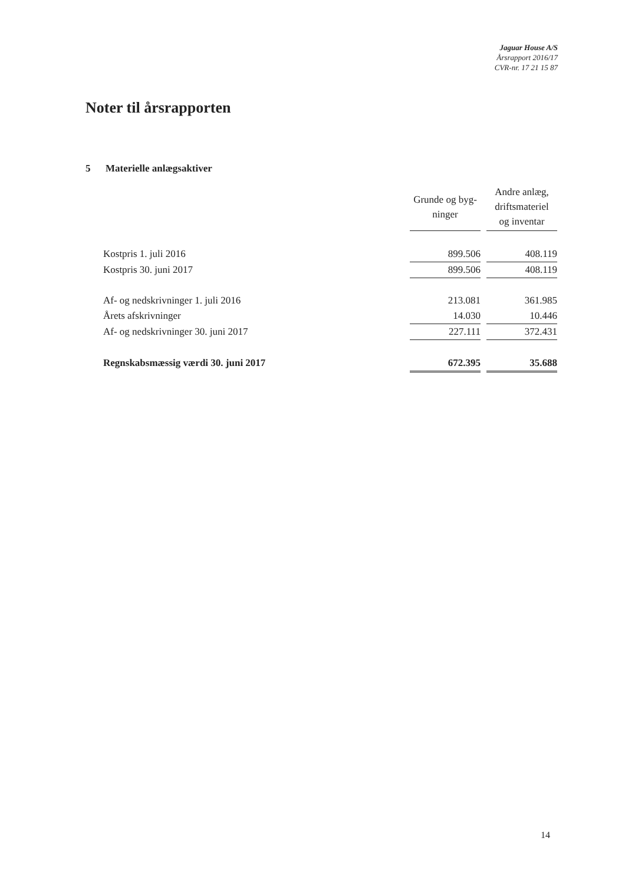Jaguar House A/S
Årsrapport 2016/17
CVR-nr. 17 21 15 87
Noter til årsrapporten
5 Materielle anlægsaktiver
| | Grunde og byg- ninger | | Andre anlæg, driftsmateriel og inventar |
| Kostpris 1. juli 2016 | 899.506 | | 408.119 |
| Kostpris 30. juni 2017 | 899.506 | | 408.119 |
| Af- og nedskrivninger 1. juli 2016 | 213.081 | | 361.985 |
| Årets afskrivninger | 14.030 | | 10.446 |
| Af- og nedskrivninger 30. juni 2017 | 227.111 | | 372.431 |
| Regnskabsmæssig værdi 30. juni 2017 | 672.395 | | 35.688 |
14